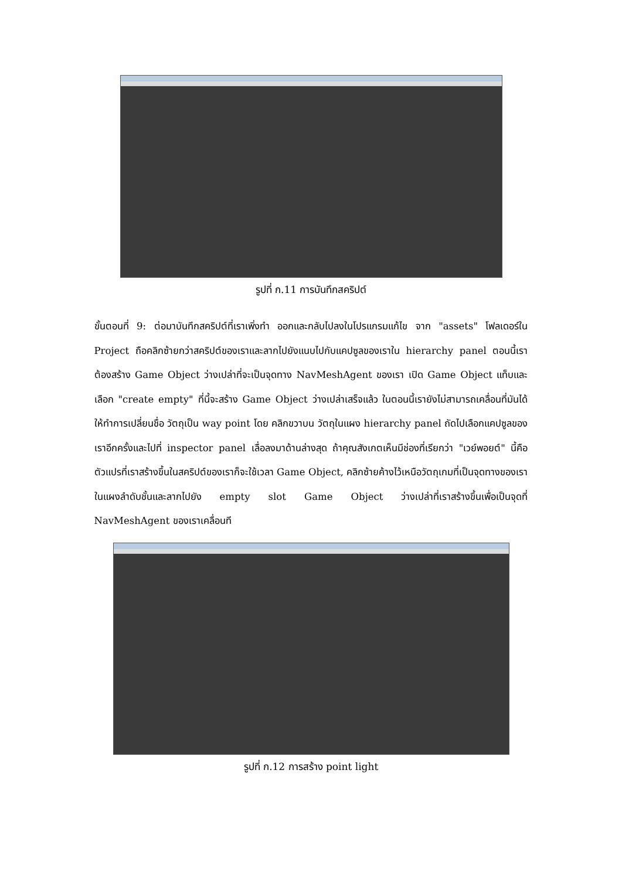รูปที่ ก.11 การบันทึกสคริปต์
ขั้นตอนที่ 9: ต่อมาบันทึกสคริปต์ที่เราเพิ่งทำ ออกและกลับไปลงในโปรแกรมแก้ไข จาก "assets" โฟลเดอร์ใน Project ถือคลิกซ้ายกว่าสคริปต์ของเราและลากไปยังแนบไปกับแคปซูลของเราใน hierarchy panel ตอนนี้เราต้องสร้าง Game Object ว่างเปล่าที่จะเป็นจุดทาง NavMeshAgent ของเรา เปิด Game Object แท็บและเลือก "create empty" ที่นี้จะสร้าง Game Object ว่างเปล่าเสร็จแล้ว ในตอนนี้เรายังไม่สามารถเคลื่อนที่มันได้ ให้ทำการเปลี่ยนชื่อ วัตถุเป็น way point โดย คลิกขวาบน วัตถุในแผง hierarchy panel ถัดไปเลือกแคปซูลของเราอีกครั้งและไปที่ inspector panel เลื่อลงมาด้านล่างสุด ถ้าคุณสังเกตเห็นมีช่องที่เรียกว่า "เวย์พอยต์" นี้คือตัวแปรที่เราสร้างขึ้นในสคริปต์ของเราก็จะใช้เวลา Game Object, คลิกซ้ายค้างไว้เหนือวัตถุเกมที่เป็นจุดทางของเราในแผงลำดับชั้นและลากไปยัง empty slot Game Object ว่างเปล่าที่เราสร้างขึ้นเพื่อเป็นจุดที่ NavMeshAgent ของเราเคลื่อนที
รูปที่ ก.12 การสร้าง point light